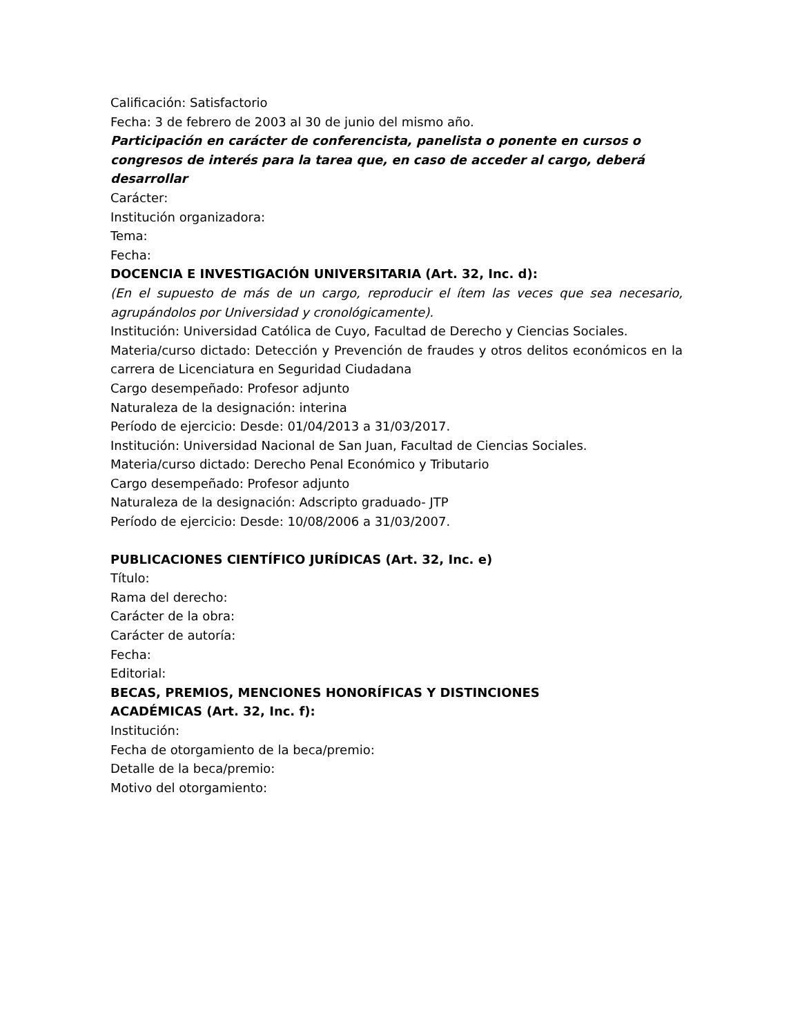Calificación: Satisfactorio
Fecha: 3 de febrero de 2003 al 30 de junio del mismo año.
Participación en carácter de conferencista, panelista o ponente en cursos o congresos de interés para la tarea que, en caso de acceder al cargo, deberá desarrollar
Carácter:
Institución organizadora:
Tema:
Fecha:
DOCENCIA E INVESTIGACIÓN UNIVERSITARIA (Art. 32, Inc. d):
(En el supuesto de más de un cargo, reproducir el ítem las veces que sea necesario, agrupándolos por Universidad y cronológicamente).
Institución: Universidad Católica de Cuyo, Facultad de Derecho y Ciencias Sociales.
Materia/curso dictado: Detección y Prevención de fraudes y otros delitos económicos en la carrera de Licenciatura en Seguridad Ciudadana
Cargo desempeñado: Profesor adjunto
Naturaleza de la designación: interina
Período de ejercicio: Desde: 01/04/2013 a 31/03/2017.
Institución: Universidad Nacional de San Juan, Facultad de Ciencias Sociales.
Materia/curso dictado: Derecho Penal Económico y Tributario
Cargo desempeñado: Profesor adjunto
Naturaleza de la designación: Adscripto graduado- JTP
Período de ejercicio: Desde: 10/08/2006 a 31/03/2007.
PUBLICACIONES CIENTÍFICO JURÍDICAS (Art. 32, Inc. e)
Título:
Rama del derecho:
Carácter de la obra:
Carácter de autoría:
Fecha:
Editorial:
BECAS, PREMIOS, MENCIONES HONORÍFICAS Y DISTINCIONES
ACADÉMICAS (Art. 32, Inc. f):
Institución:
Fecha de otorgamiento de la beca/premio:
Detalle de la beca/premio:
Motivo del otorgamiento: